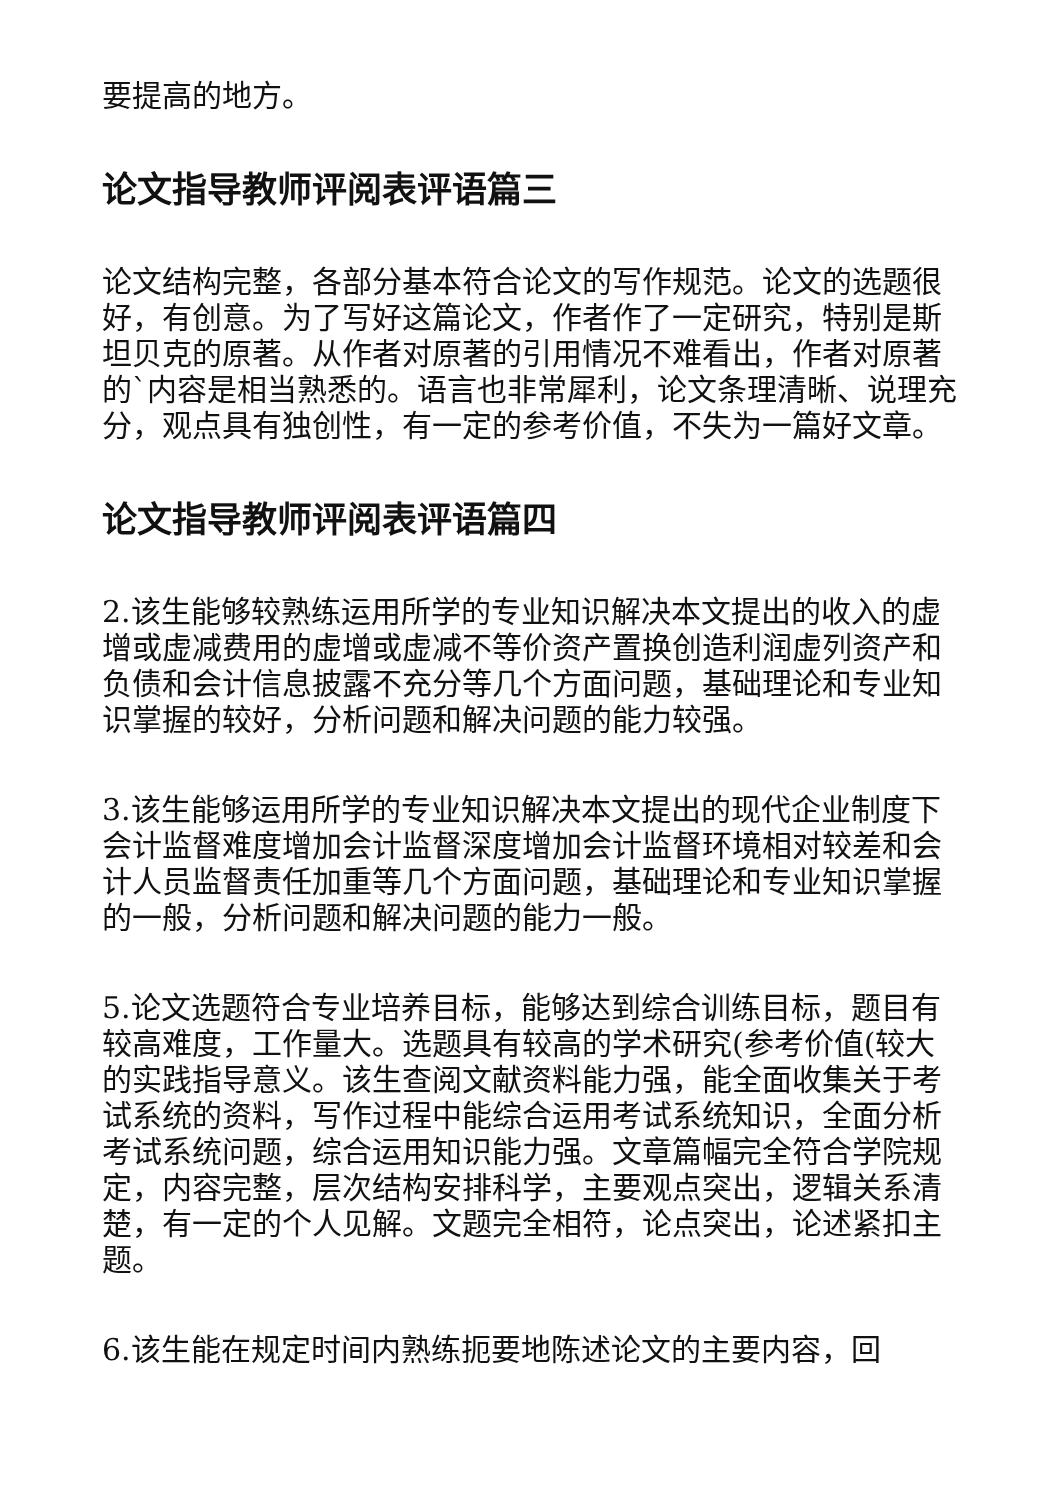要提高的地方。
论文指导教师评阅表评语篇三
论文结构完整，各部分基本符合论文的写作规范。论文的选题很好，有创意。为了写好这篇论文，作者作了一定研究，特别是斯坦贝克的原著。从作者对原著的引用情况不难看出，作者对原著的`内容是相当熟悉的。语言也非常犀利，论文条理清晰、说理充分，观点具有独创性，有一定的参考价值，不失为一篇好文章。
论文指导教师评阅表评语篇四
2.该生能够较熟练运用所学的专业知识解决本文提出的收入的虚增或虚减费用的虚增或虚减不等价资产置换创造利润虚列资产和负债和会计信息披露不充分等几个方面问题，基础理论和专业知识掌握的较好，分析问题和解决问题的能力较强。
3.该生能够运用所学的专业知识解决本文提出的现代企业制度下会计监督难度增加会计监督深度增加会计监督环境相对较差和会计人员监督责任加重等几个方面问题，基础理论和专业知识掌握的一般，分析问题和解决问题的能力一般。
5.论文选题符合专业培养目标，能够达到综合训练目标，题目有较高难度，工作量大。选题具有较高的学术研究(参考价值(较大的实践指导意义。该生查阅文献资料能力强，能全面收集关于考试系统的资料，写作过程中能综合运用考试系统知识，全面分析考试系统问题，综合运用知识能力强。文章篇幅完全符合学院规定，内容完整，层次结构安排科学，主要观点突出，逻辑关系清楚，有一定的个人见解。文题完全相符，论点突出，论述紧扣主题。
6.该生能在规定时间内熟练扼要地陈述论文的主要内容，回